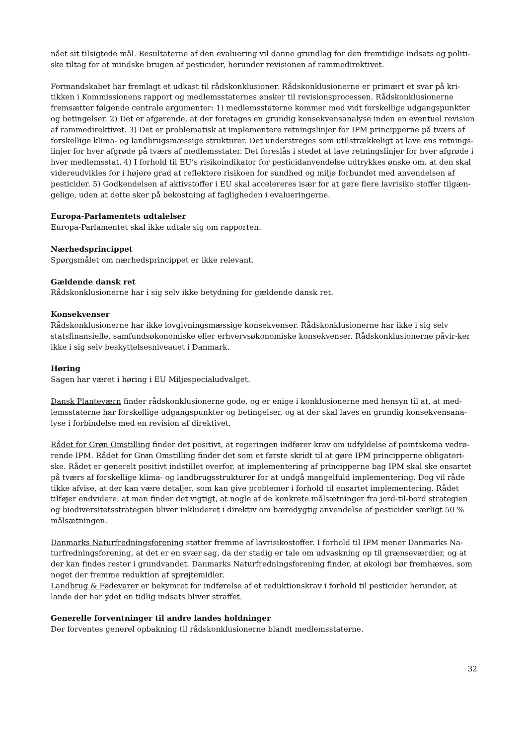nået sit tilsigtede mål. Resultaterne af den evaluering vil danne grundlag for den fremtidige indsats og politi-ske tiltag for at mindske brugen af pesticider, herunder revisionen af rammedirektivet.
Formandskabet har fremlagt et udkast til rådskonklusioner. Rådskonklusionerne er primært et svar på kri-tikken i Kommissionens rapport og medlemsstaternes ønsker til revisionsprocessen. Rådskonklusionerne fremsætter følgende centrale argumenter: 1) medlemsstaterne kommer med vidt forskellige udgangspunkter og betingelser. 2) Det er afgørende, at der foretages en grundig konsekvensanalyse inden en eventuel revision af rammedirektivet. 3) Det er problematisk at implementere retningslinjer for IPM principperne på tværs af forskellige klima- og landbrugsmæssige strukturer. Det understreges som utilstrækkeligt at lave ens retnings-linjer for hver afgrøde på tværs af medlemsstater. Det foreslås i stedet at lave retningslinjer for hver afgrøde i hver medlemsstat. 4) I forhold til EU’s risikoindikator for pesticidanvendelse udtrykkes ønske om, at den skal videreudvikles for i højere grad at reflektere risikoen for sundhed og miljø forbundet med anvendelsen af pesticider. 5) Godkendelsen af aktivstoffer i EU skal accelereres især for at gøre flere lavrisiko stoffer tilgæn-gelige, uden at dette sker på bekostning af fagligheden i evalueringerne.
Europa-Parlamentets udtalelser
Europa-Parlamentet skal ikke udtale sig om rapporten.
Nærhedsprincippet
Spørgsmålet om nærhedsprincippet er ikke relevant.
Gældende dansk ret
Rådskonklusionerne har i sig selv ikke betydning for gældende dansk ret.
Konsekvenser
Rådskonklusionerne har ikke lovgivningsmæssige konsekvenser. Rådskonklusionerne har ikke i sig selv statsfinansielle, samfundsøkonomiske eller erhvervsøkonomiske konsekvenser. Rådskonklusionerne påvir-ker ikke i sig selv beskyttelsesniveauet i Danmark.
Høring
Sagen har været i høring i EU Miljøspecialudvalget.
Dansk Planteværn finder rådskonklusionerne gode, og er enige i konklusionerne med hensyn til at, at med-lemsstaterne har forskellige udgangspunkter og betingelser, og at der skal laves en grundig konsekvensana-lyse i forbindelse med en revision af direktivet.
Rådet for Grøn Omstilling finder det positivt, at regeringen indfører krav om udfyldelse af pointskema vedrø-rende IPM. Rådet for Grøn Omstilling finder det som et første skridt til at gøre IPM principperne obligatori-ske. Rådet er generelt positivt indstillet overfor, at implementering af principperne bag IPM skal ske ensartet på tværs af forskellige klima- og landbrugsstrukturer for at undgå mangelfuld implementering. Dog vil råde tikke afvise, at der kan være detaljer, som kan give problemer i forhold til ensartet implementering. Rådet tilføjer endvidere, at man finder det vigtigt, at nogle af de konkrete målsætninger fra jord-til-bord strategien og biodiversitetsstrategien bliver inkluderet i direktiv om bæredygtig anvendelse af pesticider særligt 50 % målsætningen.
Danmarks Naturfredningsforening støtter fremme af lavrisikostoffer. I forhold til IPM mener Danmarks Na-turfredningsforening, at det er en svær sag, da der stadig er tale om udvaskning op til grænseværdier, og at der kan findes rester i grundvandet. Danmarks Naturfredningsforening finder, at økologi bør fremhæves, som noget der fremme reduktion af sprøjtemidler.
Landbrug & Fødevarer er bekymret for indførelse af et reduktionskrav i forhold til pesticider herunder, at lande der har ydet en tidlig indsats bliver straffet.
Generelle forventninger til andre landes holdninger
Der forventes generel opbakning til rådskonklusionerne blandt medlemsstaterne.
32